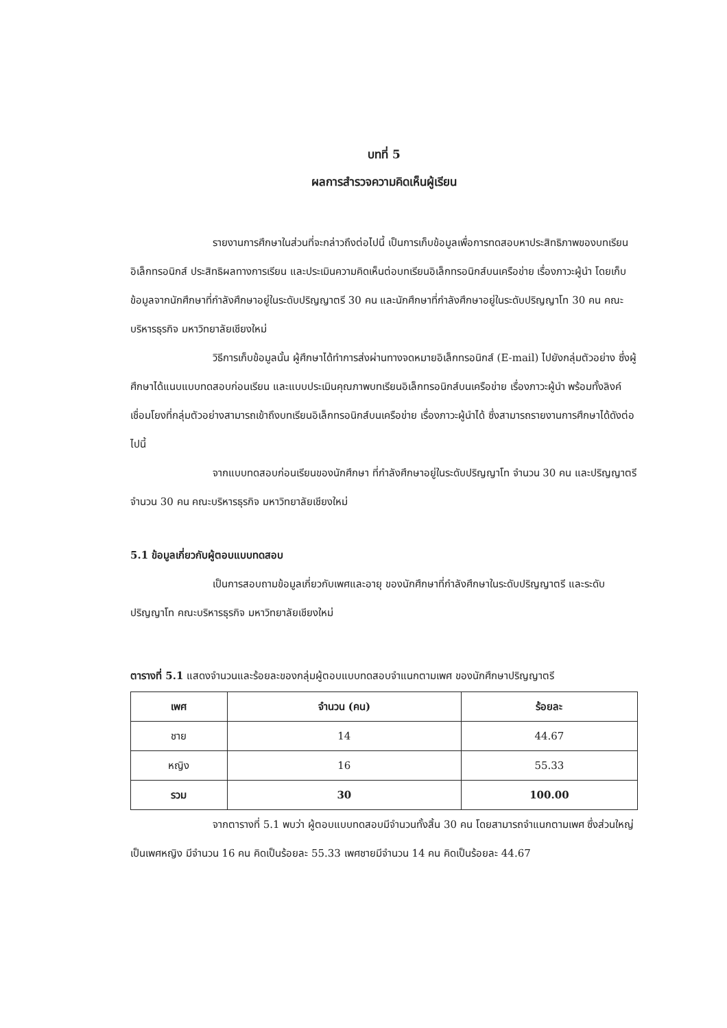บทที่ 5
ผลการสำรวจความคิดเห็นผู้เรียน
รายงานการศึกษาในส่วนที่จะกล่าวถึงต่อไปนี้ เป็นการเก็บข้อมูลเพื่อการทดสอบหาประสิทธิภาพของบทเรียนอิเล็กทรอนิกส์ ประสิทธิผลทางการเรียน และประเมินความคิดเห็นต่อบทเรียนอิเล็กทรอนิกส์บนเครือข่าย เรื่องภาวะผู้นำ โดยเก็บข้อมูลจากนักศึกษาที่กำลังศึกษาอยู่ในระดับปริญญาตรี 30 คน และนักศึกษาที่กำลังศึกษาอยู่ในระดับปริญญาโท 30 คน คณะบริหารธุรกิจ มหาวิทยาลัยเชียงใหม่
วิธีการเก็บข้อมูลนั้น ผู้ศึกษาได้ทำการส่งผ่านทางจดหมายอิเล็กทรอนิกส์ (E-mail) ไปยังกลุ่มตัวอย่าง ซึ่งผู้ศึกษาได้แนบแบบทดสอบก่อนเรียน และแบบประเมินคุณภาพบทเรียนอิเล็กทรอนิกส์บนเครือข่าย เรื่องภาวะผู้นำ พร้อมทั้งลิงค์เชื่อมโยงที่กลุ่มตัวอย่างสามารถเข้าถึงบทเรียนอิเล็กทรอนิกส์บนเครือข่าย เรื่องภาวะผู้นำได้ ซึ่งสามารถรายงานการศึกษาได้ดังต่อไปนี้
จากแบบทดสอบก่อนเรียนของนักศึกษา ที่กำลังศึกษาอยู่ในระดับปริญญาโท จำนวน 30 คน และปริญญาตรี จำนวน 30 คน คณะบริหารธุรกิจ มหาวิทยาลัยเชียงใหม่
5.1 ข้อมูลเกี่ยวกับผู้ตอบแบบทดสอบ
เป็นการสอบถามข้อมูลเกี่ยวกับเพศและอายุ ของนักศึกษาที่กำลังศึกษาในระดับปริญญาตรี และระดับปริญญาโท คณะบริหารธุรกิจ มหาวิทยาลัยเชียงใหม่
ตารางที่ 5.1 แสดงจำนวนและร้อยละของกลุ่มผู้ตอบแบบทดสอบจำแนกตามเพศ ของนักศึกษาปริญญาตรี
| เพศ | จำนวน (คน) | ร้อยละ |
| --- | --- | --- |
| ชาย | 14 | 44.67 |
| หญิง | 16 | 55.33 |
| รวม | 30 | 100.00 |
จากตารางที่ 5.1 พบว่า ผู้ตอบแบบทดสอบมีจำนวนทั้งสิ้น 30 คน โดยสามารถจำแนกตามเพศ ซึ่งส่วนใหญ่เป็นเพศหญิง มีจำนวน 16 คน คิดเป็นร้อยละ 55.33 เพศชายมีจำนวน 14 คน คิดเป็นร้อยละ 44.67